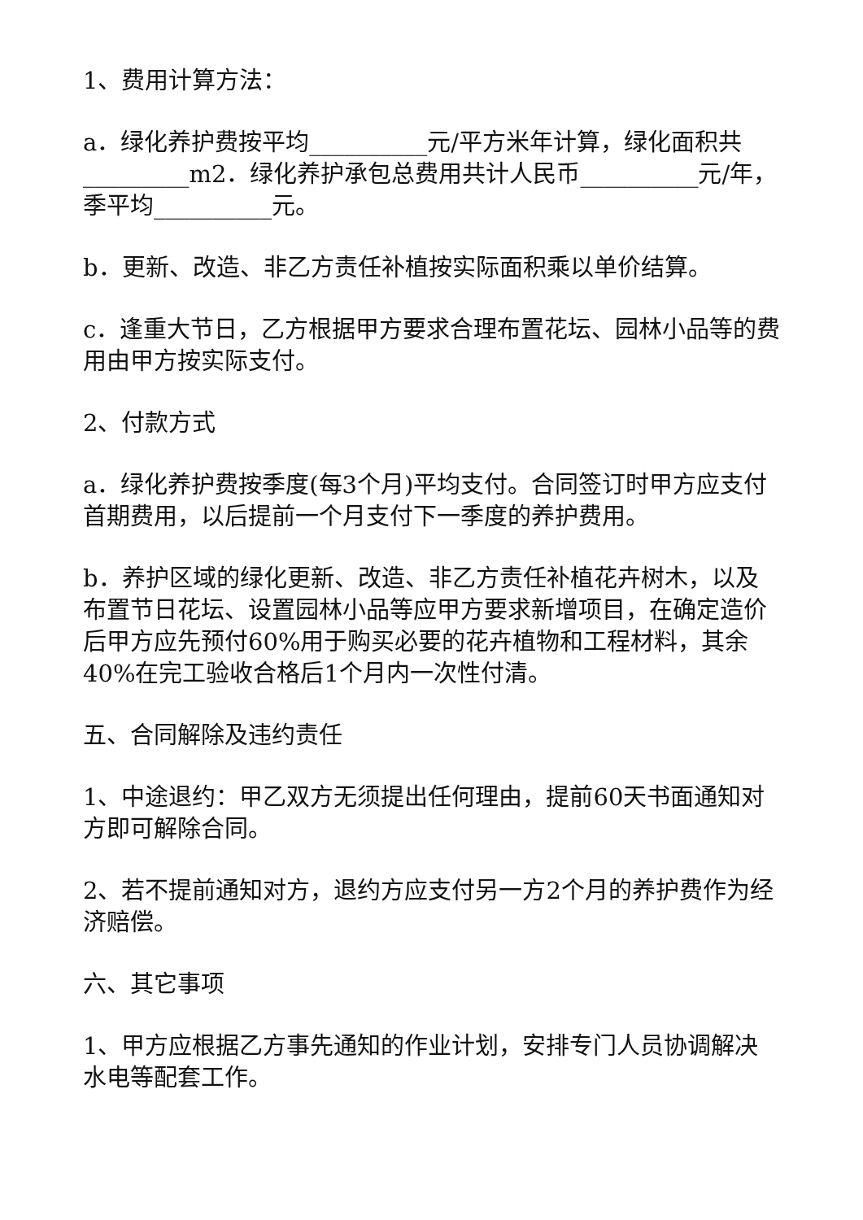1、费用计算方法：
a．绿化养护费按平均__________元/平方米年计算，绿化面积共_________m2．绿化养护承包总费用共计人民币__________元/年，季平均__________元。
b．更新、改造、非乙方责任补植按实际面积乘以单价结算。
c．逢重大节日，乙方根据甲方要求合理布置花坛、园林小品等的费用由甲方按实际支付。
2、付款方式
a．绿化养护费按季度(每3个月)平均支付。合同签订时甲方应支付首期费用，以后提前一个月支付下一季度的养护费用。
b．养护区域的绿化更新、改造、非乙方责任补植花卉树木，以及布置节日花坛、设置园林小品等应甲方要求新增项目，在确定造价后甲方应先预付60%用于购买必要的花卉植物和工程材料，其余40%在完工验收合格后1个月内一次性付清。
五、合同解除及违约责任
1、中途退约：甲乙双方无须提出任何理由，提前60天书面通知对方即可解除合同。
2、若不提前通知对方，退约方应支付另一方2个月的养护费作为经济赔偿。
六、其它事项
1、甲方应根据乙方事先通知的作业计划，安排专门人员协调解决水电等配套工作。